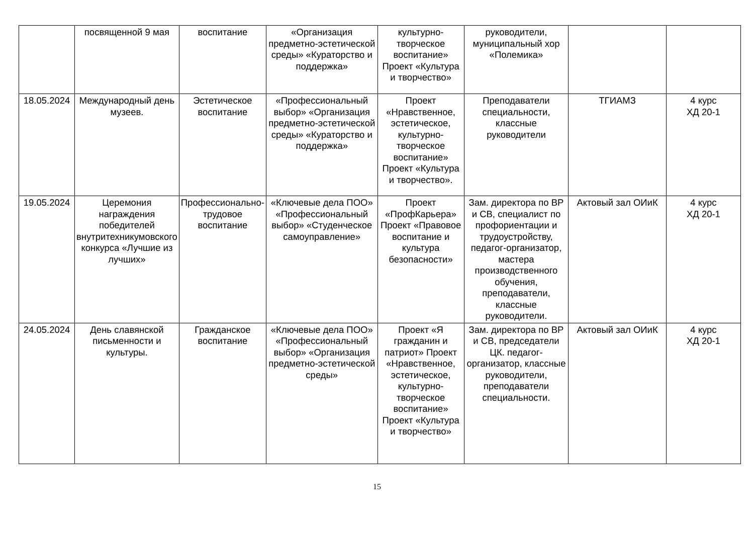| | посвященной 9 мая | воспитание | «Организация предметно-эстетической среды» «Кураторство и поддержка» | культурно-творческое воспитание» Проект «Культура и творчество» | руководители, муниципальный хор «Полемика» | | |
| 18.05.2024 | Международный день музеев. | Эстетическое воспитание | «Профессиональный выбор» «Организация предметно-эстетической среды» «Кураторство и поддержка» | Проект «Нравственное, эстетическое, культурно-творческое воспитание» Проект «Культура и творчество». | Преподаватели специальности, классные руководители | ТГИАМЗ | 4 курс ХД 20-1 |
| 19.05.2024 | Церемония награждения победителей внутритехникумовского конкурса «Лучшие из лучших» | Профессионально-трудовое воспитание | «Ключевые дела ПОО» «Профессиональный выбор» «Студенческое самоуправление» | Проект «ПрофКарьера» Проект «Правовое воспитание и культура безопасности» | Зам. директора по ВР и СВ, специалист по профориентации и трудоустройству, педагог-организатор, мастера производственного обучения, преподаватели, классные руководители. | Актовый зал ОИиК | 4 курс ХД 20-1 |
| 24.05.2024 | День славянской письменности и культуры. | Гражданское воспитание | «Ключевые дела ПОО» «Профессиональный выбор» «Организация предметно-эстетической среды» | Проект «Я гражданин и патриот» Проект «Нравственное, эстетическое, культурно-творческое воспитание» Проект «Культура и творчество» | Зам. директора по ВР и СВ, председатели ЦК. педагог-организатор, классные руководители, преподаватели специальности. | Актовый зал ОИиК | 4 курс ХД 20-1 |
15